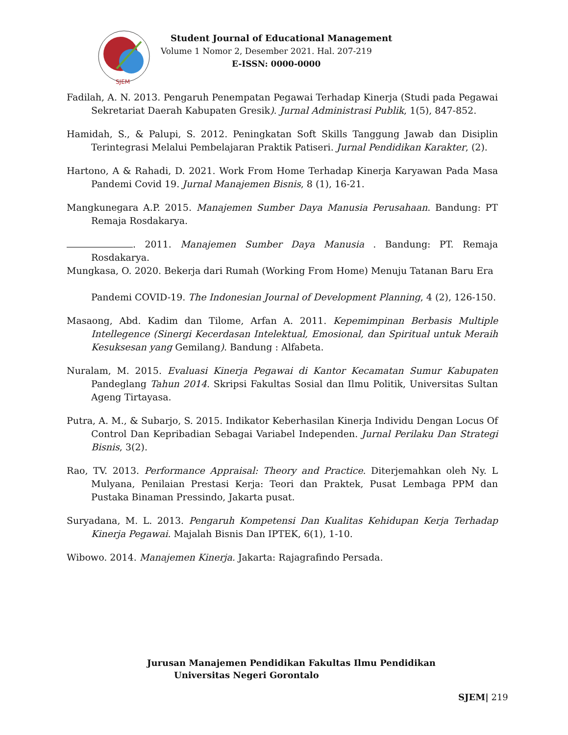SJEM
Student Journal of Educational Management
Volume 1 Nomor 2, Desember 2021. Hal. 207-219
E-ISSN: 0000-0000
Fadilah, A. N. 2013. Pengaruh Penempatan Pegawai Terhadap Kinerja (Studi pada Pegawai Sekretariat Daerah Kabupaten Gresik). Jurnal Administrasi Publik, 1(5), 847-852.
Hamidah, S., & Palupi, S. 2012. Peningkatan Soft Skills Tanggung Jawab dan Disiplin Terintegrasi Melalui Pembelajaran Praktik Patiseri. Jurnal Pendidikan Karakter, (2).
Hartono, A & Rahadi, D. 2021. Work From Home Terhadap Kinerja Karyawan Pada Masa Pandemi Covid 19. Jurnal Manajemen Bisnis, 8 (1), 16-21.
Mangkunegara A.P. 2015. Manajemen Sumber Daya Manusia Perusahaan. Bandung: PT Remaja Rosdakarya.
. 2011. Manajemen Sumber Daya Manusia . Bandung: PT. Remaja Rosdakarya.
Mungkasa, O. 2020. Bekerja dari Rumah (Working From Home) Menuju Tatanan Baru Era
Pandemi COVID-19. The Indonesian Journal of Development Planning, 4 (2), 126-150.
Masaong, Abd. Kadim dan Tilome, Arfan A. 2011. Kepemimpinan Berbasis Multiple Intellegence (Sinergi Kecerdasan Intelektual, Emosional, dan Spiritual untuk Meraih Kesuksesan yang Gemilang). Bandung : Alfabeta.
Nuralam, M. 2015. Evaluasi Kinerja Pegawai di Kantor Kecamatan Sumur Kabupaten Pandeglang Tahun 2014. Skripsi Fakultas Sosial dan Ilmu Politik, Universitas Sultan Ageng Tirtayasa.
Putra, A. M., & Subarjo, S. 2015. Indikator Keberhasilan Kinerja Individu Dengan Locus Of Control Dan Kepribadian Sebagai Variabel Independen. Jurnal Perilaku Dan Strategi Bisnis, 3(2).
Rao, TV. 2013. Performance Appraisal: Theory and Practice. Diterjemahkan oleh Ny. L Mulyana, Penilaian Prestasi Kerja: Teori dan Praktek, Pusat Lembaga PPM dan Pustaka Binaman Pressindo, Jakarta pusat.
Suryadana, M. L. 2013. Pengaruh Kompetensi Dan Kualitas Kehidupan Kerja Terhadap Kinerja Pegawai. Majalah Bisnis Dan IPTEK, 6(1), 1-10.
Wibowo. 2014. Manajemen Kinerja. Jakarta: Rajagrafindo Persada.
Jurusan Manajemen Pendidikan Fakultas Ilmu Pendidikan
Universitas Negeri Gorontalo
SJEM| 219